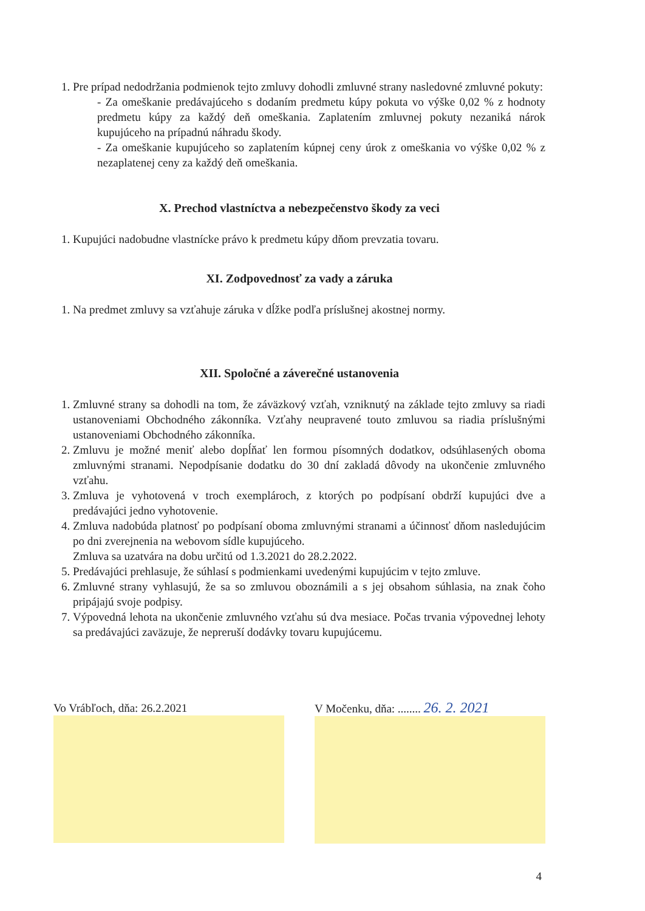1. Pre prípad nedodržania podmienok tejto zmluvy dohodli zmluvné strany nasledovné zmluvné pokuty:
- Za omeškanie predávajúceho s dodaním predmetu kúpy pokuta vo výške 0,02 % z hodnoty predmetu kúpy za každý deň omeškania. Zaplatením zmluvnej pokuty nezaniká nárok kupujúceho na prípadnú náhradu škody.
- Za omeškanie kupujúceho so zaplatením kúpnej ceny úrok z omeškania vo výške 0,02 % z nezaplatenej ceny za každý deň omeškania.
X. Prechod vlastníctva a nebezpečenstvo škody za veci
1. Kupujúci nadobudne vlastnícke právo k predmetu kúpy dňom prevzatia tovaru.
XI. Zodpovednosť za vady a záruka
1. Na predmet zmluvy sa vzťahuje záruka v dĺžke podľa príslušnej akostnej normy.
XII. Spoločné a záverečné ustanovenia
1. Zmluvné strany sa dohodli na tom, že záväzkový vzťah, vzniknutý na základe tejto zmluvy sa riadi ustanoveniami Obchodného zákonníka. Vzťahy neupravené touto zmluvou sa riadia príslušnými ustanoveniami Obchodného zákonníka.
2. Zmluvu je možné meniť alebo dopĺňať len formou písomných dodatkov, odsúhlasených oboma zmluvnými stranami. Nepodpísanie dodatku do 30 dní zakladá dôvody na ukončenie zmluvného vzťahu.
3. Zmluva je vyhotovená v troch exemplároch, z ktorých po podpísaní obdrží kupujúci dve a predávajúci jedno vyhotovenie.
4. Zmluva nadobúda platnosť po podpísaní oboma zmluvnými stranami a účinnosť dňom nasledujúcim po dni zverejnenia na webovom sídle kupujúceho.
Zmluva sa uzatvára na dobu určitú od 1.3.2021 do 28.2.2022.
5. Predávajúci prehlasuje, že súhlasí s podmienkami uvedenými kupujúcim v tejto zmluve.
6. Zmluvné strany vyhlasujú, že sa so zmluvou oboznámili a s jej obsahom súhlasia, na znak čoho pripájajú svoje podpisy.
7. Výpovedná lehota na ukončenie zmluvného vzťahu sú dva mesiace. Počas trvania výpovednej lehoty sa predávajúci zaväzuje, že nepreruší dodávky tovaru kupujúcemu.
Vo Vrábľoch, dňa: 26.2.2021 V Močenku, dňa: ........ 26. 2. 2021
4